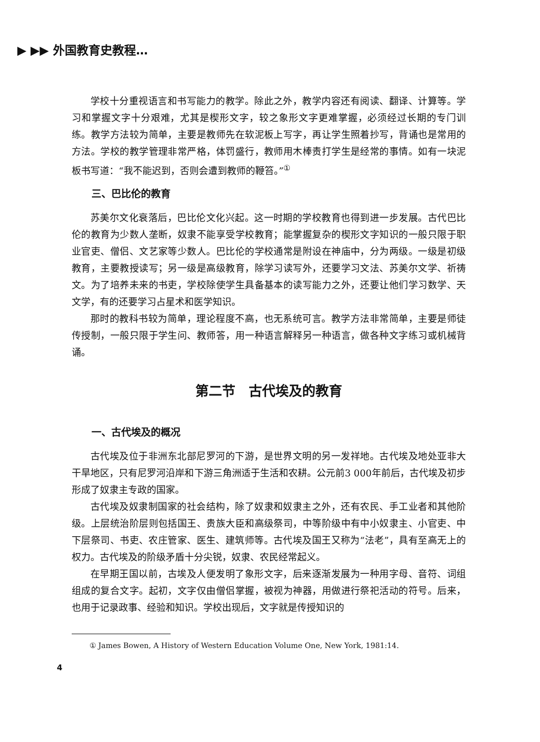▶ ▶▶ 外国教育史教程…
学校十分重视语言和书写能力的教学。除此之外，教学内容还有阅读、翻译、计算等。学习和掌握文字十分艰难，尤其是楔形文字，较之象形文字更难掌握，必须经过长期的专门训练。教学方法较为简单，主要是教师先在软泥板上写字，再让学生照着抄写，背诵也是常用的方法。学校的教学管理非常严格，体罚盛行，教师用木棒责打学生是经常的事情。如有一块泥板书写道：“我不能迟到，否则会遭到教师的鞭笞。”<sup>①</sup>
三、巴比伦的教育
苏美尔文化衰落后，巴比伦文化兴起。这一时期的学校教育也得到进一步发展。古代巴比伦的教育为少数人垄断，奴隶不能享受学校教育；能掌握复杂的楔形文字知识的一般只限于职业官吏、僧侣、文艺家等少数人。巴比伦的学校通常是附设在神庙中，分为两级。一级是初级教育，主要教授读写；另一级是高级教育，除学习读写外，还要学习文法、苏美尔文学、祈祷文。为了培养未来的书吏，学校除使学生具备基本的读写能力之外，还要让他们学习数学、天文学，有的还要学习占星术和医学知识。
那时的教科书较为简单，理论程度不高，也无系统可言。教学方法非常简单，主要是师徒传授制，一般只限于学生问、教师答，用一种语言解释另一种语言，做各种文字练习或机械背诵。
第二节　古代埃及的教育
一、古代埃及的概况
古代埃及位于非洲东北部尼罗河的下游，是世界文明的另一发祥地。古代埃及地处亚非大干旱地区，只有尼罗河沿岸和下游三角洲适于生活和农耕。公元前3 000年前后，古代埃及初步形成了奴隶主专政的国家。
古代埃及奴隶制国家的社会结构，除了奴隶和奴隶主之外，还有农民、手工业者和其他阶级。上层统治阶层则包括国王、贵族大臣和高级祭司，中等阶级中有中小奴隶主、小官吏、中下层祭司、书吏、农庄管家、医生、建筑师等。古代埃及国王又称为“法老”，具有至高无上的权力。古代埃及的阶级矛盾十分尖锐，奴隶、农民经常起义。
在早期王国以前，古埃及人便发明了象形文字，后来逐渐发展为一种用字母、音符、词组组成的复合文字。起初，文字仅由僧侣掌握，被视为神器，用做进行祭祀活动的符号。后来，也用于记录政事、经验和知识。学校出现后，文字就是传授知识的
① James Bowen, A History of Western Education Volume One, New York, 1981:14.
4